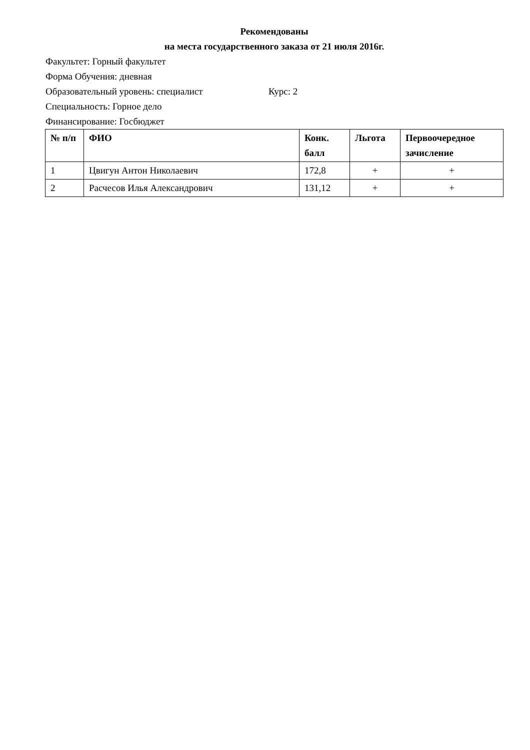Рекомендованы
на места государственного заказа от 21 июля 2016г.
Факультет: Горный факультет
Форма Обучения: дневная
Образовательный уровень: специалист Курс: 2
Специальность: Горное дело
Финансирование: Госбюджет
| № п/п | ФИО | Конк. балл | Льгота | Первоочередное зачисление |
| --- | --- | --- | --- | --- |
| 1 | Цвигун Антон Николаевич | 172,8 | + | + |
| 2 | Расчесов Илья Александрович | 131,12 | + | + |